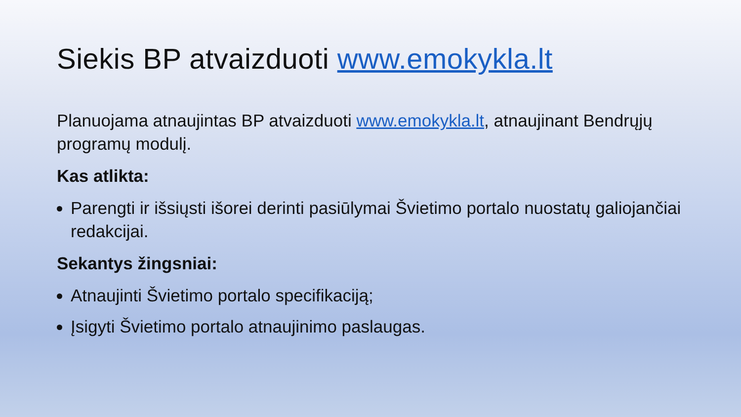Siekis BP atvaizduoti www.emokykla.lt
Planuojama atnaujintas BP atvaizduoti www.emokykla.lt, atnaujinant Bendrųjų programų modulį.
Kas atlikta:
Parengti ir išsiųsti išorei derinti pasiūlymai Švietimo portalo nuostatų galiojančiai redakcijai.
Sekantys žingsniai:
Atnaujinti Švietimo portalo specifikaciją;
Įsigyti Švietimo portalo atnaujinimo paslaugas.